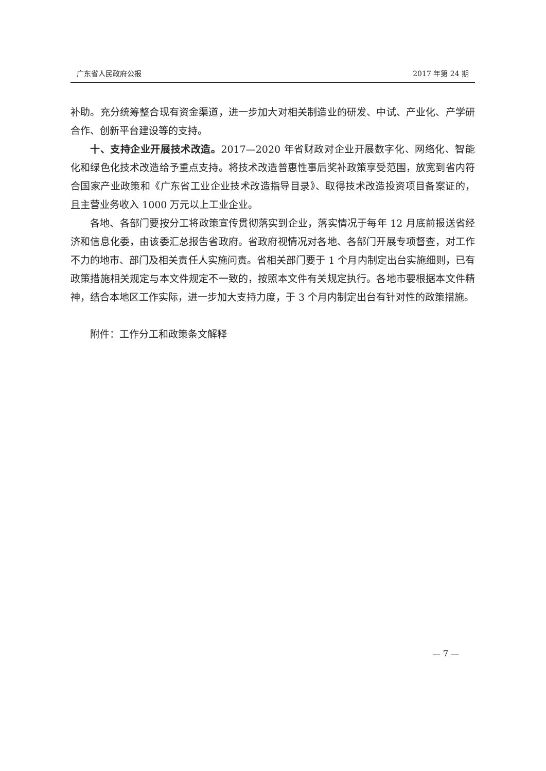广东省人民政府公报 2017 年第 24 期
补助。充分统筹整合现有资金渠道，进一步加大对相关制造业的研发、中试、产业化、产学研合作、创新平台建设等的支持。
十、支持企业开展技术改造。2017—2020 年省财政对企业开展数字化、网络化、智能化和绿色化技术改造给予重点支持。将技术改造普惠性事后奖补政策享受范围，放宽到省内符合国家产业政策和《广东省工业企业技术改造指导目录》、取得技术改造投资项目备案证的，且主营业务收入 1000 万元以上工业企业。
各地、各部门要按分工将政策宣传贯彻落实到企业，落实情况于每年 12 月底前报送省经济和信息化委，由该委汇总报告省政府。省政府视情况对各地、各部门开展专项督查，对工作不力的地市、部门及相关责任人实施问责。省相关部门要于 1 个月内制定出台实施细则，已有政策措施相关规定与本文件规定不一致的，按照本文件有关规定执行。各地市要根据本文件精神，结合本地区工作实际，进一步加大支持力度，于 3 个月内制定出台有针对性的政策措施。
附件：工作分工和政策条文解释
— 7 —